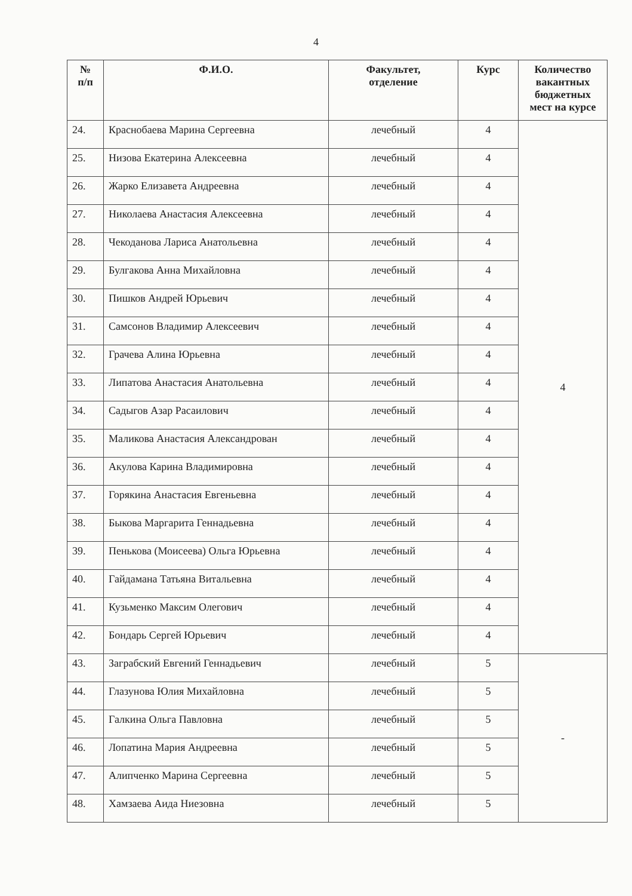4
| № п/п | Ф.И.О. | Факультет, отделение | Курс | Количество вакантных бюджетных мест на курсе |
| --- | --- | --- | --- | --- |
| 24. | Краснобаева Марина Сергеевна | лечебный | 4 | 4 |
| 25. | Низова Екатерина Алексеевна | лечебный | 4 | |
| 26. | Жарко Елизавета Андреевна | лечебный | 4 | |
| 27. | Николаева Анастасия Алексеевна | лечебный | 4 | |
| 28. | Чекоданова Лариса Анатольевна | лечебный | 4 | |
| 29. | Булгакова Анна Михайловна | лечебный | 4 | |
| 30. | Пишков Андрей Юрьевич | лечебный | 4 | |
| 31. | Самсонов Владимир Алексеевич | лечебный | 4 | |
| 32. | Грачева Алина Юрьевна | лечебный | 4 | |
| 33. | Липатова Анастасия Анатольевна | лечебный | 4 | |
| 34. | Садыгов Азар Расаилович | лечебный | 4 | |
| 35. | Маликова Анастасия Александрован | лечебный | 4 | |
| 36. | Акулова Карина Владимировна | лечебный | 4 | |
| 37. | Горякина Анастасия Евгеньевна | лечебный | 4 | |
| 38. | Быкова Маргарита Геннадьевна | лечебный | 4 | |
| 39. | Пенькова (Моисеева) Ольга Юрьевна | лечебный | 4 | |
| 40. | Гайдамана Татьяна Витальевна | лечебный | 4 | |
| 41. | Кузьменко Максим Олегович | лечебный | 4 | |
| 42. | Бондарь Сергей Юрьевич | лечебный | 4 | |
| 43. | Заграбский Евгений Геннадьевич | лечебный | 5 | - |
| 44. | Глазунова Юлия Михайловна | лечебный | 5 | |
| 45. | Галкина Ольга Павловна | лечебный | 5 | |
| 46. | Лопатина Мария Андреевна | лечебный | 5 | |
| 47. | Алипченко Марина Сергеевна | лечебный | 5 | |
| 48. | Хамзаева Аида Ниезовна | лечебный | 5 | |